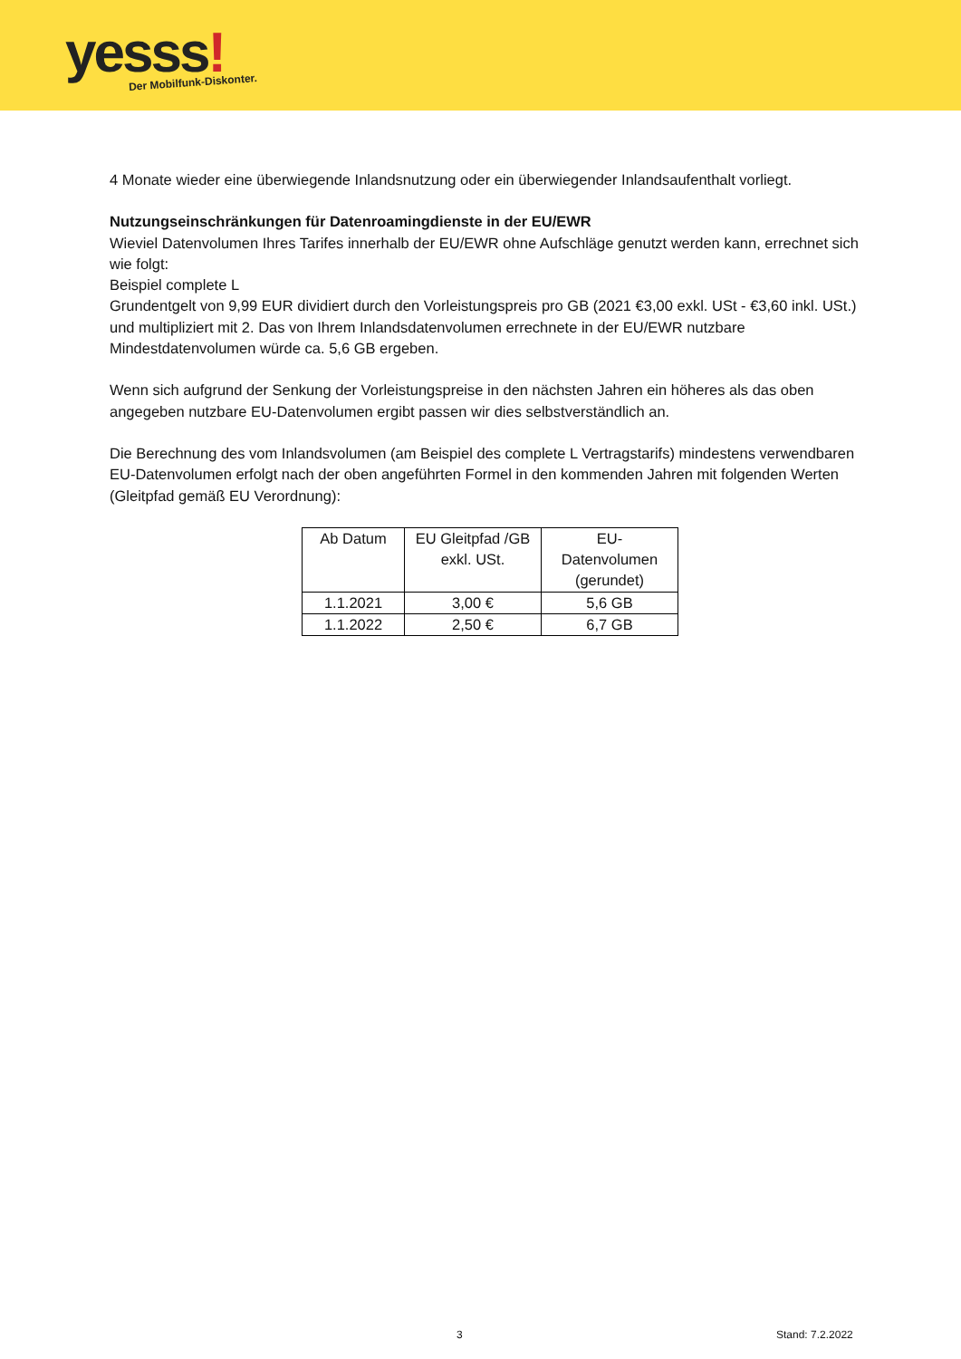yesss! Der Mobilfunk-Diskonter.
4 Monate wieder eine überwiegende Inlandsnutzung oder ein überwiegender Inlandsaufenthalt vorliegt.
Nutzungseinschränkungen für Datenroamingdienste in der EU/EWR
Wieviel Datenvolumen Ihres Tarifes innerhalb der EU/EWR ohne Aufschläge genutzt werden kann, errechnet sich wie folgt:
Beispiel complete L
Grundentgelt von 9,99 EUR dividiert durch den Vorleistungspreis pro GB (2021 €3,00 exkl. USt - €3,60 inkl. USt.) und multipliziert mit 2. Das von Ihrem Inlandsdatenvolumen errechnete in der EU/EWR nutzbare Mindestdatenvolumen würde ca. 5,6 GB ergeben.
Wenn sich aufgrund der Senkung der Vorleistungspreise in den nächsten Jahren ein höheres als das oben angegeben nutzbare EU-Datenvolumen ergibt passen wir dies selbstverständlich an.
Die Berechnung des vom Inlandsvolumen (am Beispiel des complete L Vertragstarifs) mindestens verwendbaren EU-Datenvolumen erfolgt nach der oben angeführten Formel in den kommenden Jahren mit folgenden Werten (Gleitpfad gemäß EU Verordnung):
| Ab Datum | EU Gleitpfad /GB exkl. USt. | EU-Datenvolumen (gerundet) |
| --- | --- | --- |
| 1.1.2021 | 3,00 € | 5,6 GB |
| 1.1.2022 | 2,50 € | 6,7 GB |
3 Stand: 7.2.2022